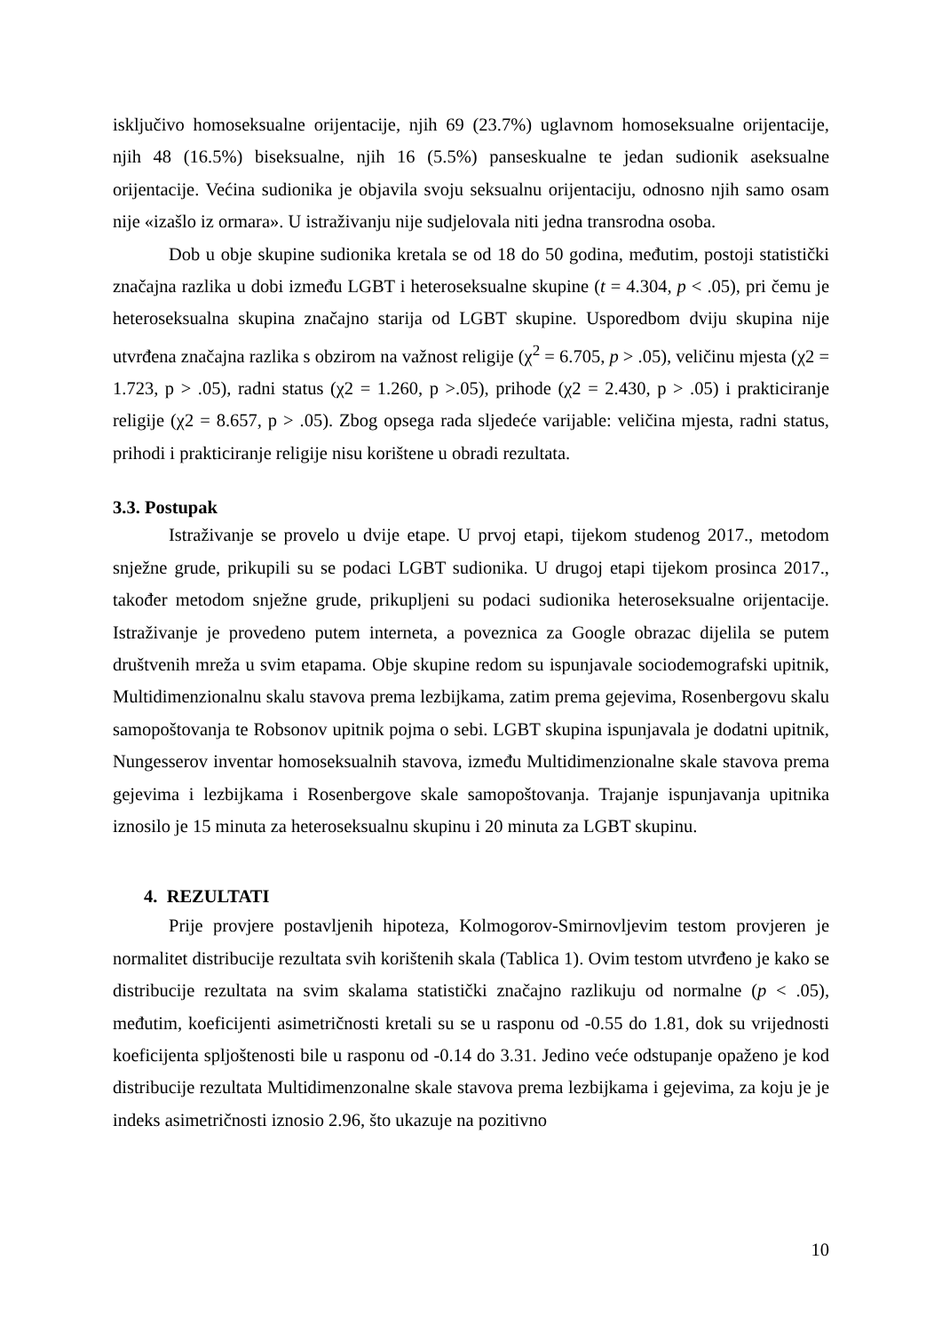isključivo homoseksualne orijentacije, njih 69 (23.7%) uglavnom homoseksualne orijentacije, njih 48 (16.5%) biseksualne, njih 16 (5.5%) panseskualne te jedan sudionik aseksualne orijentacije. Većina sudionika je objavila svoju seksualnu orijentaciju, odnosno njih samo osam nije «izašlo iz ormara». U istraživanju nije sudjelovala niti jedna transrodna osoba.
Dob u obje skupine sudionika kretala se od 18 do 50 godina, međutim, postoji statistički značajna razlika u dobi između LGBT i heteroseksualne skupine (t = 4.304, p < .05), pri čemu je heteroseksualna skupina značajno starija od LGBT skupine. Usporedbom dviju skupina nije utvrđena značajna razlika s obzirom na važnost religije (χ<sup>2</sup> = 6.705, p > .05), veličinu mjesta (χ2 = 1.723, p > .05), radni status (χ2 = 1.260, p >.05), prihode (χ2 = 2.430, p > .05) i prakticiranje religije (χ2 = 8.657, p > .05). Zbog opsega rada sljedeće varijable: veličina mjesta, radni status, prihodi i prakticiranje religije nisu korištene u obradi rezultata.
3.3. Postupak
Istraživanje se provelo u dvije etape. U prvoj etapi, tijekom studenog 2017., metodom snježne grude, prikupili su se podaci LGBT sudionika. U drugoj etapi tijekom prosinca 2017., također metodom snježne grude, prikupljeni su podaci sudionika heteroseksualne orijentacije. Istraživanje je provedeno putem interneta, a poveznica za Google obrazac dijelila se putem društvenih mreža u svim etapama. Obje skupine redom su ispunjavale sociodemografski upitnik, Multidimenzionalnu skalu stavova prema lezbijkama, zatim prema gejevima, Rosenbergovu skalu samopoštovanja te Robsonov upitnik pojma o sebi. LGBT skupina ispunjavala je dodatni upitnik, Nungesserov inventar homoseksualnih stavova, između Multidimenzionalne skale stavova prema gejevima i lezbijkama i Rosenbergove skale samopoštovanja. Trajanje ispunjavanja upitnika iznosilo je 15 minuta za heteroseksualnu skupinu i 20 minuta za LGBT skupinu.
4. REZULTATI
Prije provjere postavljenih hipoteza, Kolmogorov-Smirnovljevim testom provjeren je normalitet distribucije rezultata svih korištenih skala (Tablica 1). Ovim testom utvrđeno je kako se distribucije rezultata na svim skalama statistički značajno razlikuju od normalne (p < .05), međutim, koeficijenti asimetričnosti kretali su se u rasponu od -0.55 do 1.81, dok su vrijednosti koeficijenta spljoštenosti bile u rasponu od -0.14 do 3.31. Jedino veće odstupanje opaženo je kod distribucije rezultata Multidimenzonalne skale stavova prema lezbijkama i gejevima, za koju je je indeks asimetričnosti iznosio 2.96, što ukazuje na pozitivno
10